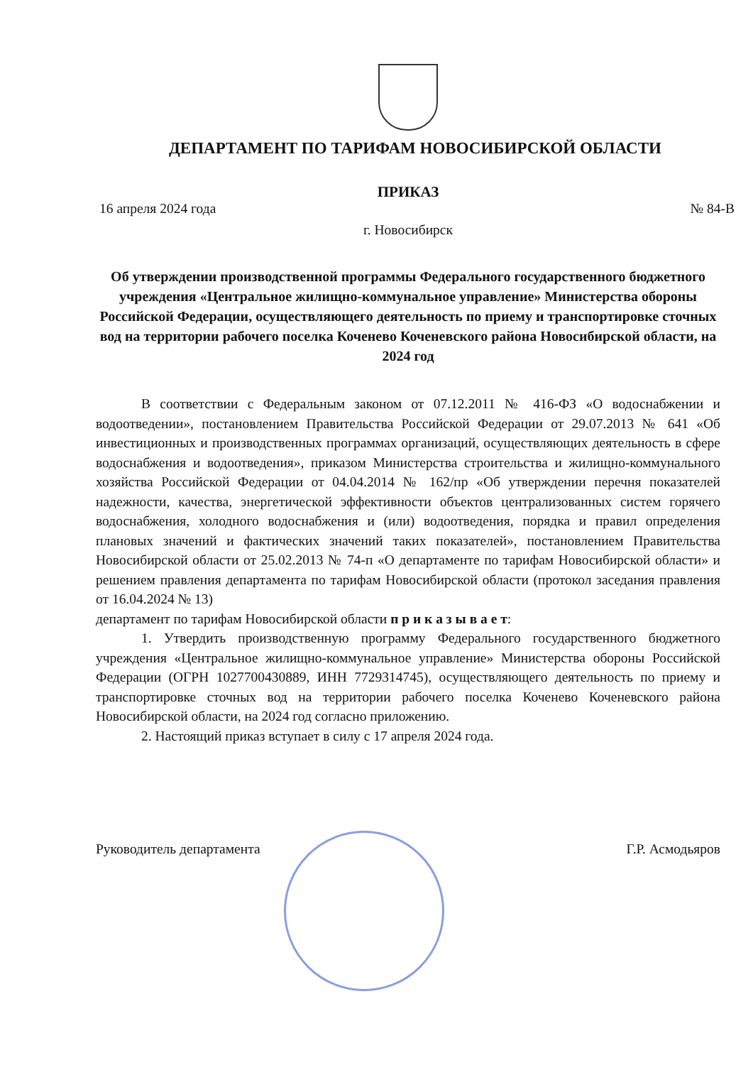ДЕПАРТАМЕНТ ПО ТАРИФАМ НОВОСИБИРСКОЙ ОБЛАСТИ
ПРИКАЗ
16 апреля 2024 года № 84-В
г. Новосибирск
Об утверждении производственной программы Федерального государственного бюджетного учреждения «Центральное жилищно-коммунальное управление» Министерства обороны Российской Федерации, осуществляющего деятельность по приему и транспортировке сточных вод на территории рабочего поселка Коченево Коченевского района Новосибирской области, на 2024 год
В соответствии с Федеральным законом от 07.12.2011 № 416-ФЗ «О водоснабжении и водоотведении», постановлением Правительства Российской Федерации от 29.07.2013 № 641 «Об инвестиционных и производственных программах организаций, осуществляющих деятельность в сфере водоснабжения и водоотведения», приказом Министерства строительства и жилищно-коммунального хозяйства Российской Федерации от 04.04.2014 № 162/пр «Об утверждении перечня показателей надежности, качества, энергетической эффективности объектов централизованных систем горячего водоснабжения, холодного водоснабжения и (или) водоотведения, порядка и правил определения плановых значений и фактических значений таких показателей», постановлением Правительства Новосибирской области от 25.02.2013 № 74-п «О департаменте по тарифам Новосибирской области» и решением правления департамента по тарифам Новосибирской области (протокол заседания правления от 16.04.2024 № 13)
департамент по тарифам Новосибирской области п р и к а з ы в а е т:
1. Утвердить производственную программу Федерального государственного бюджетного учреждения «Центральное жилищно-коммунальное управление» Министерства обороны Российской Федерации (ОГРН 1027700430889, ИНН 7729314745), осуществляющего деятельность по приему и транспортировке сточных вод на территории рабочего поселка Коченево Коченевского района Новосибирской области, на 2024 год согласно приложению.
2. Настоящий приказ вступает в силу с 17 апреля 2024 года.
Руководитель департамента Г.Р. Асмодьяров